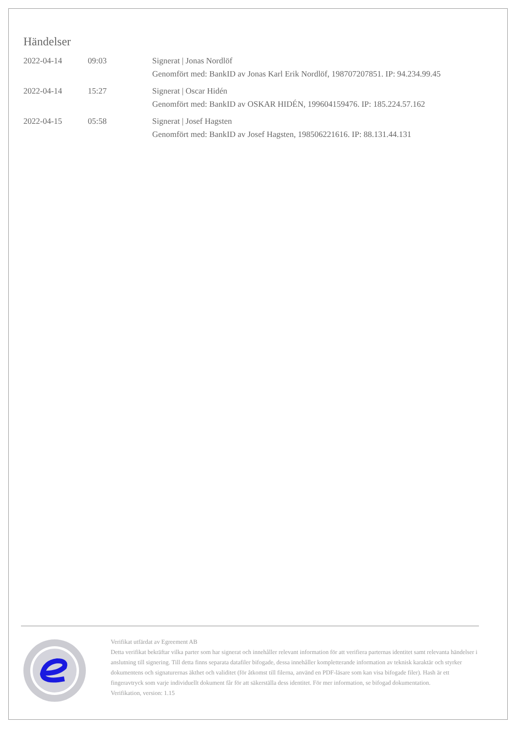Händelser
| 2022-04-14 | 09:03 | Signerat / Jonas Nordlöf Genomfört med: BankID av Jonas Karl Erik Nordlöf, 198707207851. IP: 94.234.99.45 |
| 2022-04-14 | 15:27 | Signerat / Oscar Hidén Genomfört med: BankID av OSKAR HIDÉN, 199604159476. IP: 185.224.57.162 |
| 2022-04-15 | 05:58 | Signerat / Josef Hagsten Genomfört med: BankID av Josef Hagsten, 198506221616. IP: 88.131.44.131 |
Verifikat utfärdat av Egreement AB
Detta verifikat bekräftar vilka parter som har signerat och innehåller relevant information för att verifiera parternas identitet samt relevanta händelser i anslutning till signering. Till detta finns separata datafiler bifogade, dessa innehåller kompletterande information av teknisk karaktär och styrker dokumentens och signaturernas äkthet och validitet (för åtkomst till filerna, använd en PDF-läsare som kan visa bifogade filer). Hash är ett fingeravtryck som varje individuellt dokument får för att säkerställa dess identitet. För mer information, se bifogad dokumentation.
Verifikation, version: 1.15